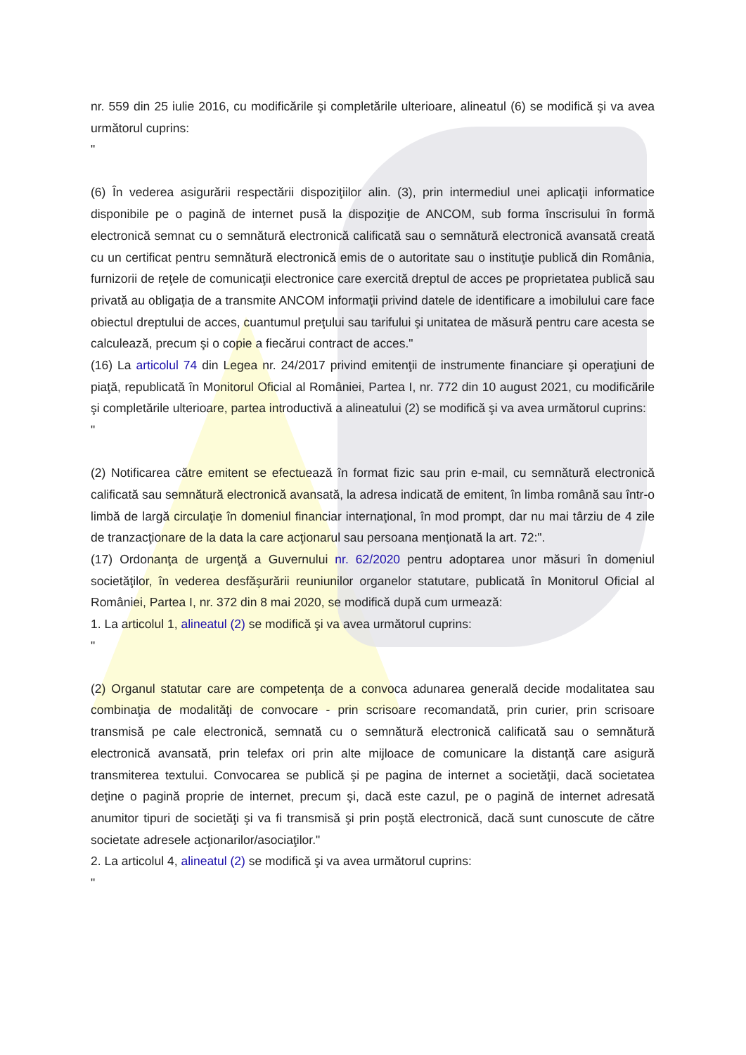nr. 559 din 25 iulie 2016, cu modificările şi completările ulterioare, alineatul (6) se modifică şi va avea următorul cuprins:
"
(6) În vederea asigurării respectării dispoziţiilor alin. (3), prin intermediul unei aplicaţii informatice disponibile pe o pagină de internet pusă la dispoziţie de ANCOM, sub forma înscrisului în formă electronică semnat cu o semnătură electronică calificată sau o semnătură electronică avansată creată cu un certificat pentru semnătură electronică emis de o autoritate sau o instituţie publică din România, furnizorii de reţele de comunicaţii electronice care exercită dreptul de acces pe proprietatea publică sau privată au obligaţia de a transmite ANCOM informaţii privind datele de identificare a imobilului care face obiectul dreptului de acces, cuantumul preţului sau tarifului şi unitatea de măsură pentru care acesta se calculează, precum şi o copie a fiecărui contract de acces."
(16) La articolul 74 din Legea nr. 24/2017 privind emitenţii de instrumente financiare şi operaţiuni de piaţă, republicată în Monitorul Oficial al României, Partea I, nr. 772 din 10 august 2021, cu modificările şi completările ulterioare, partea introductivă a alineatului (2) se modifică şi va avea următorul cuprins:
"
(2) Notificarea către emitent se efectuează în format fizic sau prin e-mail, cu semnătură electronică calificată sau semnătură electronică avansată, la adresa indicată de emitent, în limba română sau într-o limbă de largă circulaţie în domeniul financiar internaţional, în mod prompt, dar nu mai târziu de 4 zile de tranzacţionare de la data la care acţionarul sau persoana menţionată la art. 72:".
(17) Ordonanţa de urgenţă a Guvernului nr. 62/2020 pentru adoptarea unor măsuri în domeniul societăţilor, în vederea desfăşurării reuniunilor organelor statutare, publicată în Monitorul Oficial al României, Partea I, nr. 372 din 8 mai 2020, se modifică după cum urmează:
1. La articolul 1, alineatul (2) se modifică şi va avea următorul cuprins:
"
(2) Organul statutar care are competenţa de a convoca adunarea generală decide modalitatea sau combinaţia de modalităţi de convocare - prin scrisoare recomandată, prin curier, prin scrisoare transmisă pe cale electronică, semnată cu o semnătură electronică calificată sau o semnătură electronică avansată, prin telefax ori prin alte mijloace de comunicare la distanţă care asigură transmiterea textului. Convocarea se publică şi pe pagina de internet a societăţii, dacă societatea deţine o pagină proprie de internet, precum şi, dacă este cazul, pe o pagină de internet adresată anumitor tipuri de societăţi şi va fi transmisă şi prin poştă electronică, dacă sunt cunoscute de către societate adresele acţionarilor/asociaţilor."
2. La articolul 4, alineatul (2) se modifică şi va avea următorul cuprins:
"